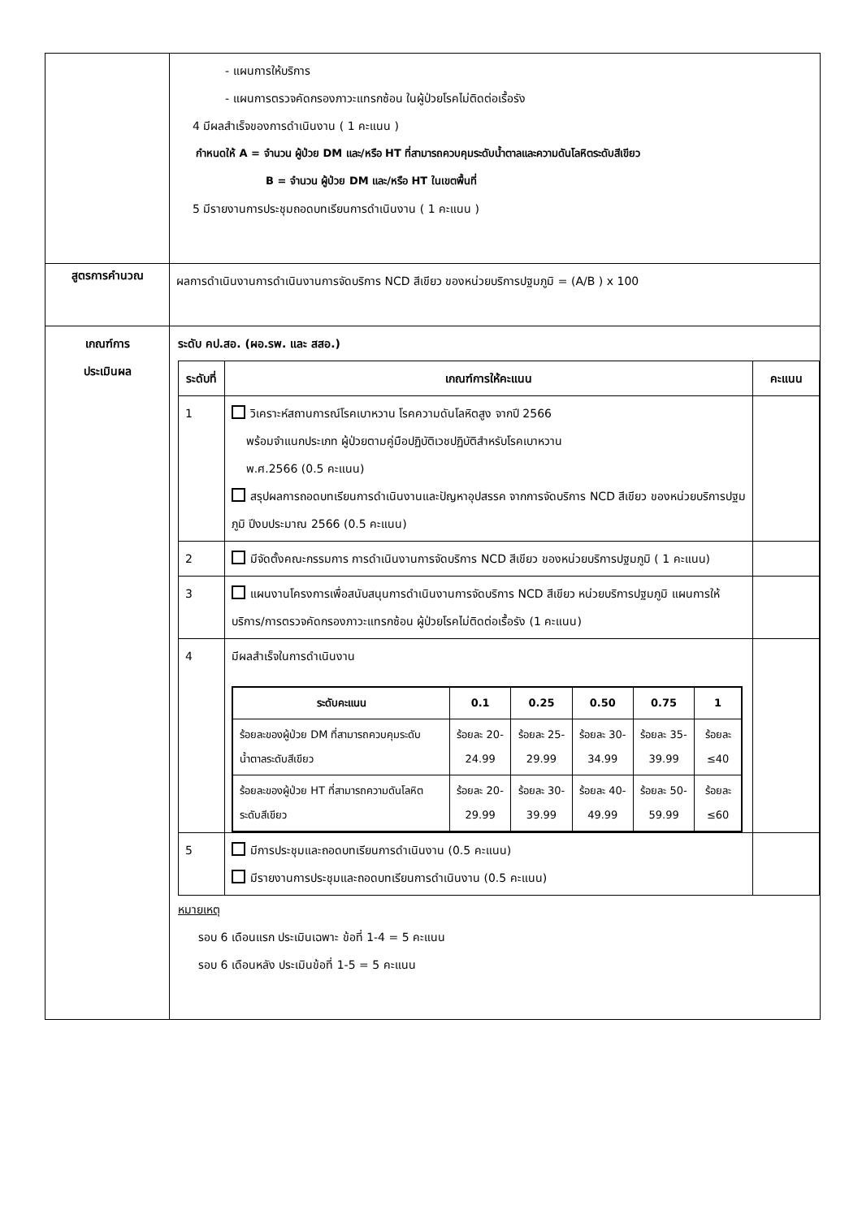| | - แผนการให้บริการ - แผนการตรวจคัดกรองภาวะแทรกซ้อน ในผู้ป่วยโรคไม่ติดต่อเรื้อรัง 4 มีผลสำเร็จของการดำเนินงาน ( 1 คะแนน ) กำหนดให้ A = จำนวน ผู้ป่วย DM และ/หรือ HT ที่สามารถควบคุมระดับน้ำตาลและความดันโลหิตระดับสีเขียว B = จำนวน ผู้ป่วย DM และ/หรือ HT ในเขตพื้นที่ 5 มีรายงานการประชุมถอดบทเรียนการดำเนินงาน ( 1 คะแนน ) |
| สูตรการคำนวณ | ผลการดำเนินงานการดำเนินงานการจัดบริการ NCD สีเขียว ของหน่วยบริการปฐมภูมิ = (A/B ) x 100 |
| เกณฑ์การ ประเมินผล | ระดับ คป.สอ. (ผอ.รพ. และ สสอ.) / ระดับที่ / เกณฑ์การให้คะแนน / คะแนน / / --- / --- / --- / / 1 / วิเคราะห์สถานการณ์โรคเบาหวาน โรคความดันโลหิตสูง จากปี 2566 พร้อมจำแนกประเภท ผู้ป่วยตามคู่มือปฏิบัติเวชปฏิบัติสำหรับโรคเบาหวาน พ.ศ.2566 (0.5 คะแนน) สรุปผลการถอดบทเรียนการดำเนินงานและปัญหาอุปสรรค จากการจัดบริการ NCD สีเขียว ของหน่วยบริการปฐมภูมิ ปีงบประมาณ 2566 (0.5 คะแนน) / / / 2 / มีจัดตั้งคณะกรรมการ การดำเนินงานการจัดบริการ NCD สีเขียว ของหน่วยบริการปฐมภูมิ ( 1 คะแนน) / / / 3 / แผนงานโครงการเพื่อสนับสนุนการดำเนินงานการจัดบริการ NCD สีเขียว หน่วยบริการปฐมภูมิ แผนการให้บริการ/การตรวจคัดกรองภาวะแทรกซ้อน ผู้ป่วยโรคไม่ติดต่อเรื้อรัง (1 คะแนน) / / / 4 / มีผลสำเร็จในการดำเนินงาน / ระดับคะแนน / 0.1 / 0.25 / 0.50 / 0.75 / 1 / / --- / --- / --- / --- / --- / --- / / ร้อยละของผู้ป่วย DM ที่สามารถควบคุมระดับน้ำตาลระดับสีเขียว / ร้อยละ 20-24.99 / ร้อยละ 25-29.99 / ร้อยละ 30-34.99 / ร้อยละ 35-39.99 / ร้อยละ ≤40 / / ร้อยละของผู้ป่วย HT ที่สามารถความดันโลหิตระดับสีเขียว / ร้อยละ 20-29.99 / ร้อยละ 30-39.99 / ร้อยละ 40-49.99 / ร้อยละ 50-59.99 / ร้อยละ ≤60 / / / / 5 / มีการประชุมและถอดบทเรียนการดำเนินงาน (0.5 คะแนน) มีรายงานการประชุมและถอดบทเรียนการดำเนินงาน (0.5 คะแนน) / / หมายเหตุ รอบ 6 เดือนแรก ประเมินเฉพาะ ข้อที่ 1-4 = 5 คะแนน รอบ 6 เดือนหลัง ประเมินข้อที่ 1-5 = 5 คะแนน |